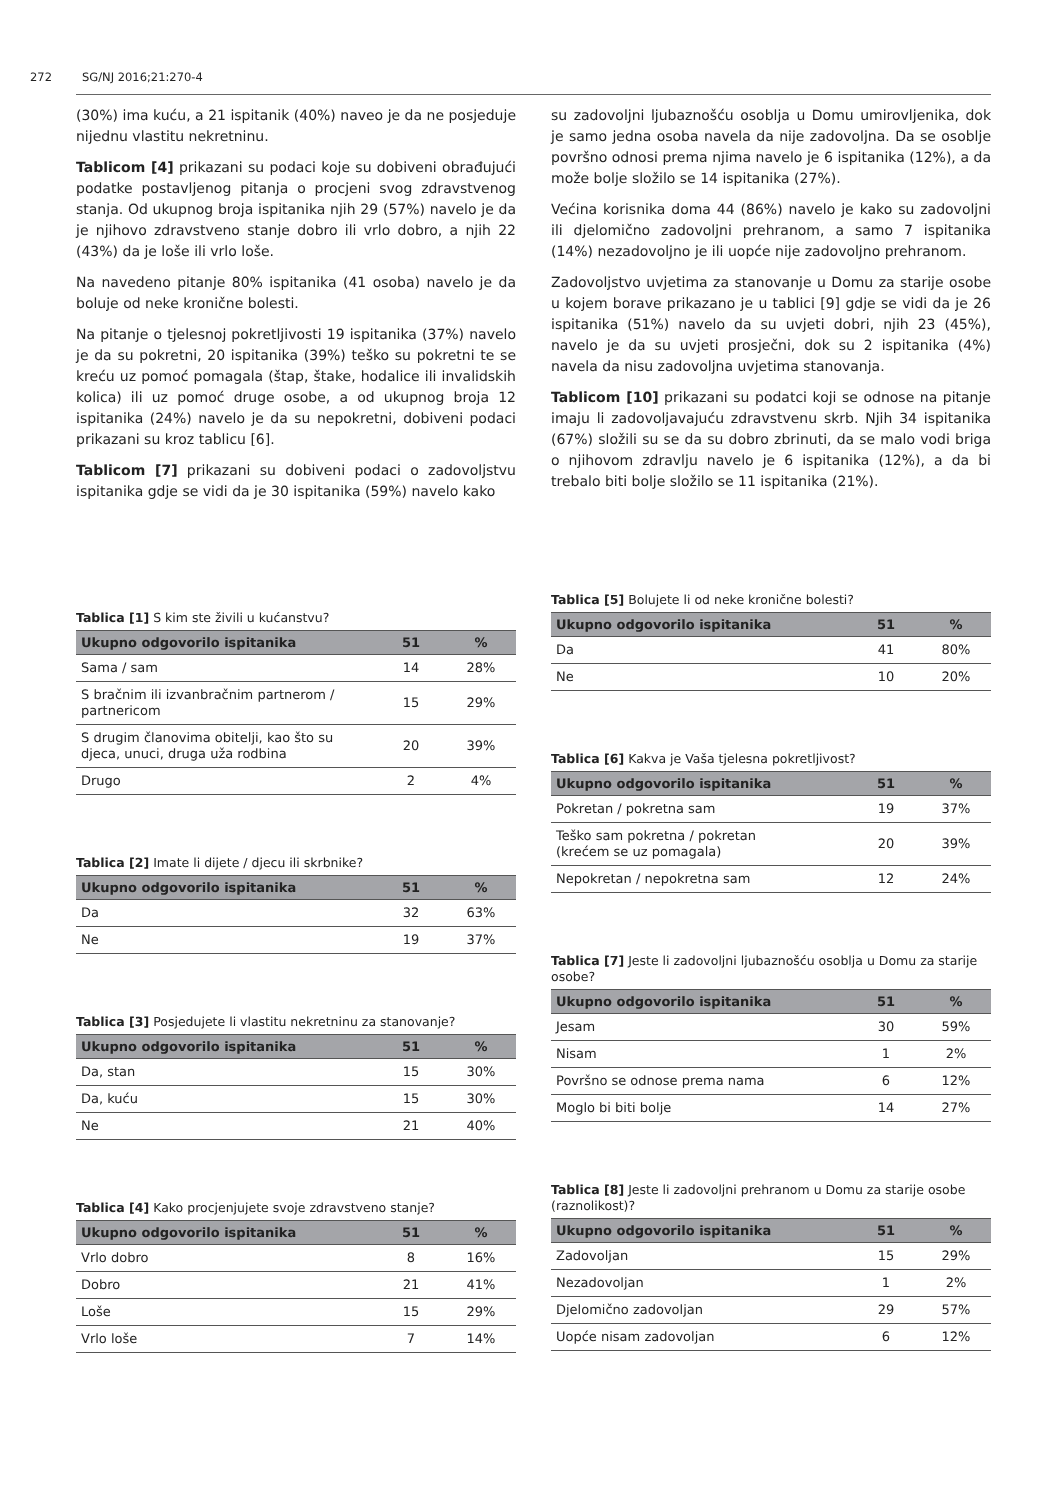272 SG/NJ 2016;21:270-4
(30%) ima kuću, a 21 ispitanik (40%) naveo je da ne posjeduje nijednu vlastitu nekretninu.
Tablicom [4] prikazani su podaci koje su dobiveni obrađujući podatke postavljenog pitanja o procjeni svog zdravstvenog stanja. Od ukupnog broja ispitanika njih 29 (57%) navelo je da je njihovo zdravstveno stanje dobro ili vrlo dobro, a njih 22 (43%) da je loše ili vrlo loše.
Na navedeno pitanje 80% ispitanika (41 osoba) navelo je da boluje od neke kronične bolesti.
Na pitanje o tjelesnoj pokretljivosti 19 ispitanika (37%) navelo je da su pokretni, 20 ispitanika (39%) teško su pokretni te se kreću uz pomoć pomagala (štap, štake, hodalice ili invalidskih kolica) ili uz pomoć druge osobe, a od ukupnog broja 12 ispitanika (24%) navelo je da su nepokretni, dobiveni podaci prikazani su kroz tablicu [6].
Tablicom [7] prikazani su dobiveni podaci o zadovoljstvu ispitanika gdje se vidi da je 30 ispitanika (59%) navelo kako
su zadovoljni ljubaznošću osoblja u Domu umirovljenika, dok je samo jedna osoba navela da nije zadovoljna. Da se osoblje površno odnosi prema njima navelo je 6 ispitanika (12%), a da može bolje složilo se 14 ispitanika (27%).
Većina korisnika doma 44 (86%) navelo je kako su zadovoljni ili djelomično zadovoljni prehranom, a samo 7 ispitanika (14%) nezadovoljno je ili uopće nije zadovoljno prehranom.
Zadovoljstvo uvjetima za stanovanje u Domu za starije osobe u kojem borave prikazano je u tablici [9] gdje se vidi da je 26 ispitanika (51%) navelo da su uvjeti dobri, njih 23 (45%), navelo je da su uvjeti prosječni, dok su 2 ispitanika (4%) navela da nisu zadovoljna uvjetima stanovanja.
Tablicom [10] prikazani su podatci koji se odnose na pitanje imaju li zadovoljavajuću zdravstvenu skrb. Njih 34 ispitanika (67%) složili su se da su dobro zbrinuti, da se malo vodi briga o njihovom zdravlju navelo je 6 ispitanika (12%), a da bi trebalo biti bolje složilo se 11 ispitanika (21%).
Tablica [1] S kim ste živili u kućanstvu?
| Ukupno odgovorilo ispitanika | 51 | % |
| --- | --- | --- |
| Sama / sam | 14 | 28% |
| S bračnim ili izvanbračnim partnerom / partnericom | 15 | 29% |
| S drugim članovima obitelji, kao što su djeca, unuci, druga uža rodbina | 20 | 39% |
| Drugo | 2 | 4% |
Tablica [2] Imate li dijete / djecu ili skrbnike?
| Ukupno odgovorilo ispitanika | 51 | % |
| --- | --- | --- |
| Da | 32 | 63% |
| Ne | 19 | 37% |
Tablica [3] Posjedujete li vlastitu nekretninu za stanovanje?
| Ukupno odgovorilo ispitanika | 51 | % |
| --- | --- | --- |
| Da, stan | 15 | 30% |
| Da, kuću | 15 | 30% |
| Ne | 21 | 40% |
Tablica [4] Kako procjenjujete svoje zdravstveno stanje?
| Ukupno odgovorilo ispitanika | 51 | % |
| --- | --- | --- |
| Vrlo dobro | 8 | 16% |
| Dobro | 21 | 41% |
| Loše | 15 | 29% |
| Vrlo loše | 7 | 14% |
Tablica [5] Bolujete li od neke kronične bolesti?
| Ukupno odgovorilo ispitanika | 51 | % |
| --- | --- | --- |
| Da | 41 | 80% |
| Ne | 10 | 20% |
Tablica [6] Kakva je Vaša tjelesna pokretljivost?
| Ukupno odgovorilo ispitanika | 51 | % |
| --- | --- | --- |
| Pokretan / pokretna sam | 19 | 37% |
| Teško sam pokretna / pokretan (krećem se uz pomagala) | 20 | 39% |
| Nepokretan / nepokretna sam | 12 | 24% |
Tablica [7] Jeste li zadovoljni ljubaznošću osoblja u Domu za starije osobe?
| Ukupno odgovorilo ispitanika | 51 | % |
| --- | --- | --- |
| Jesam | 30 | 59% |
| Nisam | 1 | 2% |
| Površno se odnose prema nama | 6 | 12% |
| Moglo bi biti bolje | 14 | 27% |
Tablica [8] Jeste li zadovoljni prehranom u Domu za starije osobe (raznolikost)?
| Ukupno odgovorilo ispitanika | 51 | % |
| --- | --- | --- |
| Zadovoljan | 15 | 29% |
| Nezadovoljan | 1 | 2% |
| Djelomično zadovoljan | 29 | 57% |
| Uopće nisam zadovoljan | 6 | 12% |